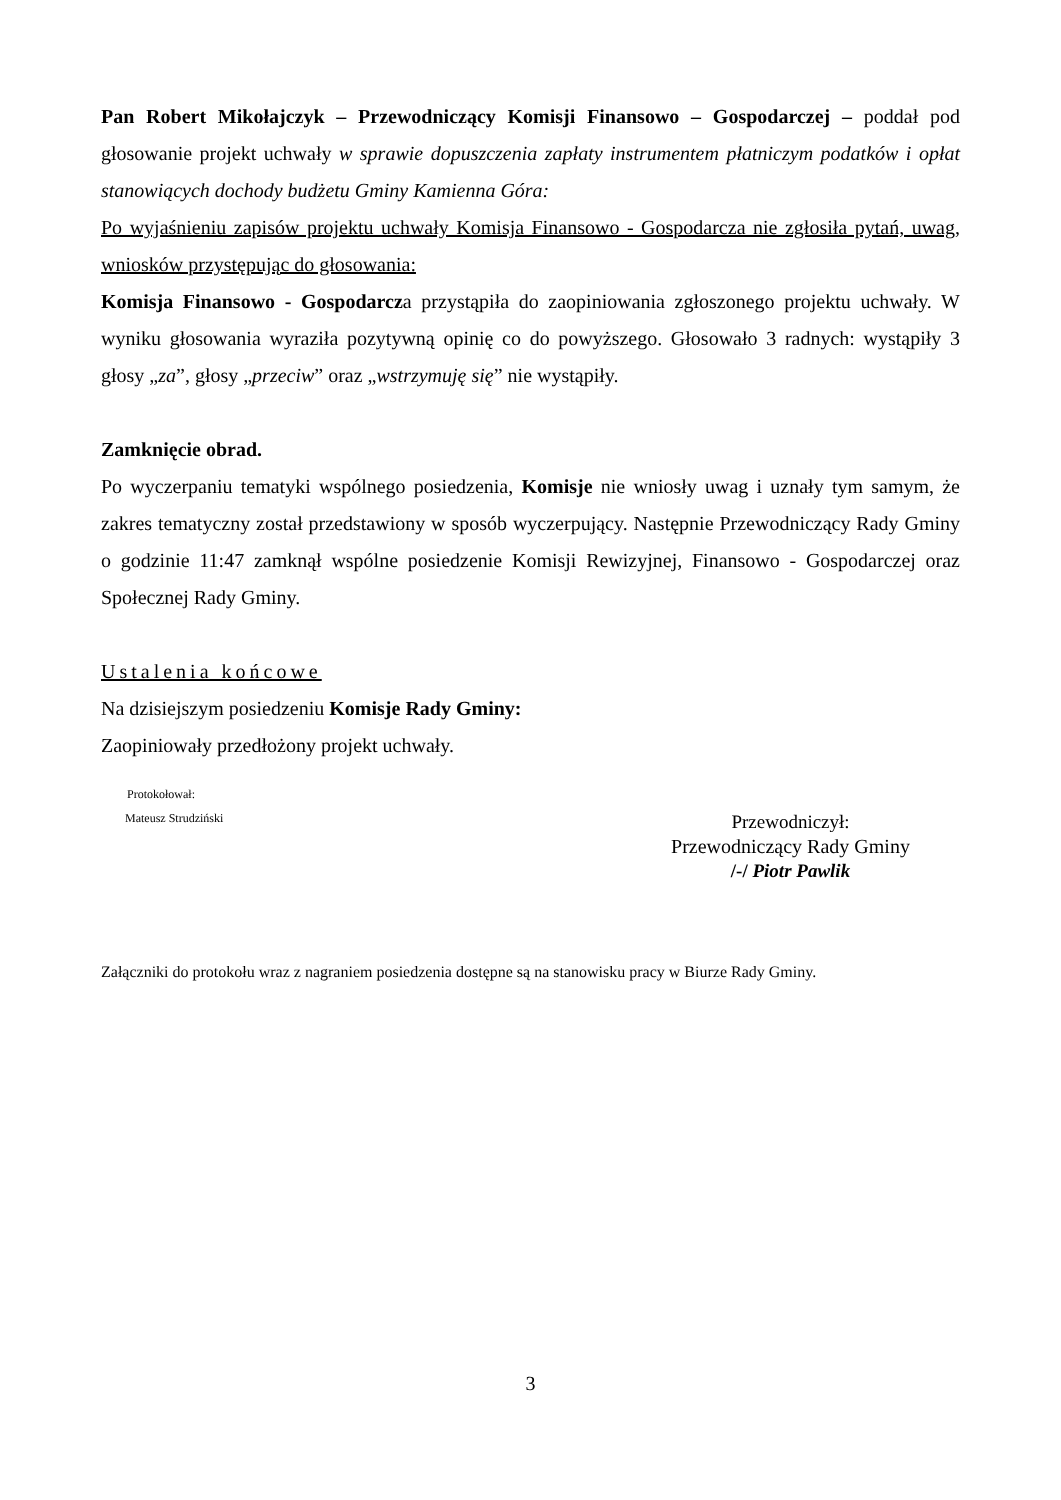Pan Robert Mikołajczyk – Przewodniczący Komisji Finansowo – Gospodarczej – poddał pod głosowanie projekt uchwały w sprawie dopuszczenia zapłaty instrumentem płatniczym podatków i opłat stanowiących dochody budżetu Gminy Kamienna Góra:
Po wyjaśnieniu zapisów projektu uchwały Komisja Finansowo - Gospodarcza nie zgłosiła pytań, uwag, wniosków przystępując do głosowania:
Komisja Finansowo - Gospodarcza przystąpiła do zaopiniowania zgłoszonego projektu uchwały. W wyniku głosowania wyraziła pozytywną opinię co do powyższego. Głosowało 3 radnych: wystąpiły 3 głosy „za”, głosy „przeciw” oraz „wstrzymuję się” nie wystąpiły.
Zamknięcie obrad.
Po wyczerpaniu tematyki wspólnego posiedzenia, Komisje nie wniosły uwag i uznały tym samym, że zakres tematyczny został przedstawiony w sposób wyczerpujący. Następnie Przewodniczący Rady Gminy o godzinie 11:47 zamknął wspólne posiedzenie Komisji Rewizyjnej, Finansowo - Gospodarczej oraz Społecznej Rady Gminy.
Ustalenia końcowe
Na dzisiejszym posiedzeniu Komisje Rady Gminy:
Zaopiniowały przedłożony projekt uchwały.
Protokołował:
Mateusz Strudziński
Przewodniczył:
Przewodniczący Rady Gminy
/-/ Piotr Pawlik
Załączniki do protokołu wraz z nagraniem posiedzenia dostępne są na stanowisku pracy w Biurze Rady Gminy.
3